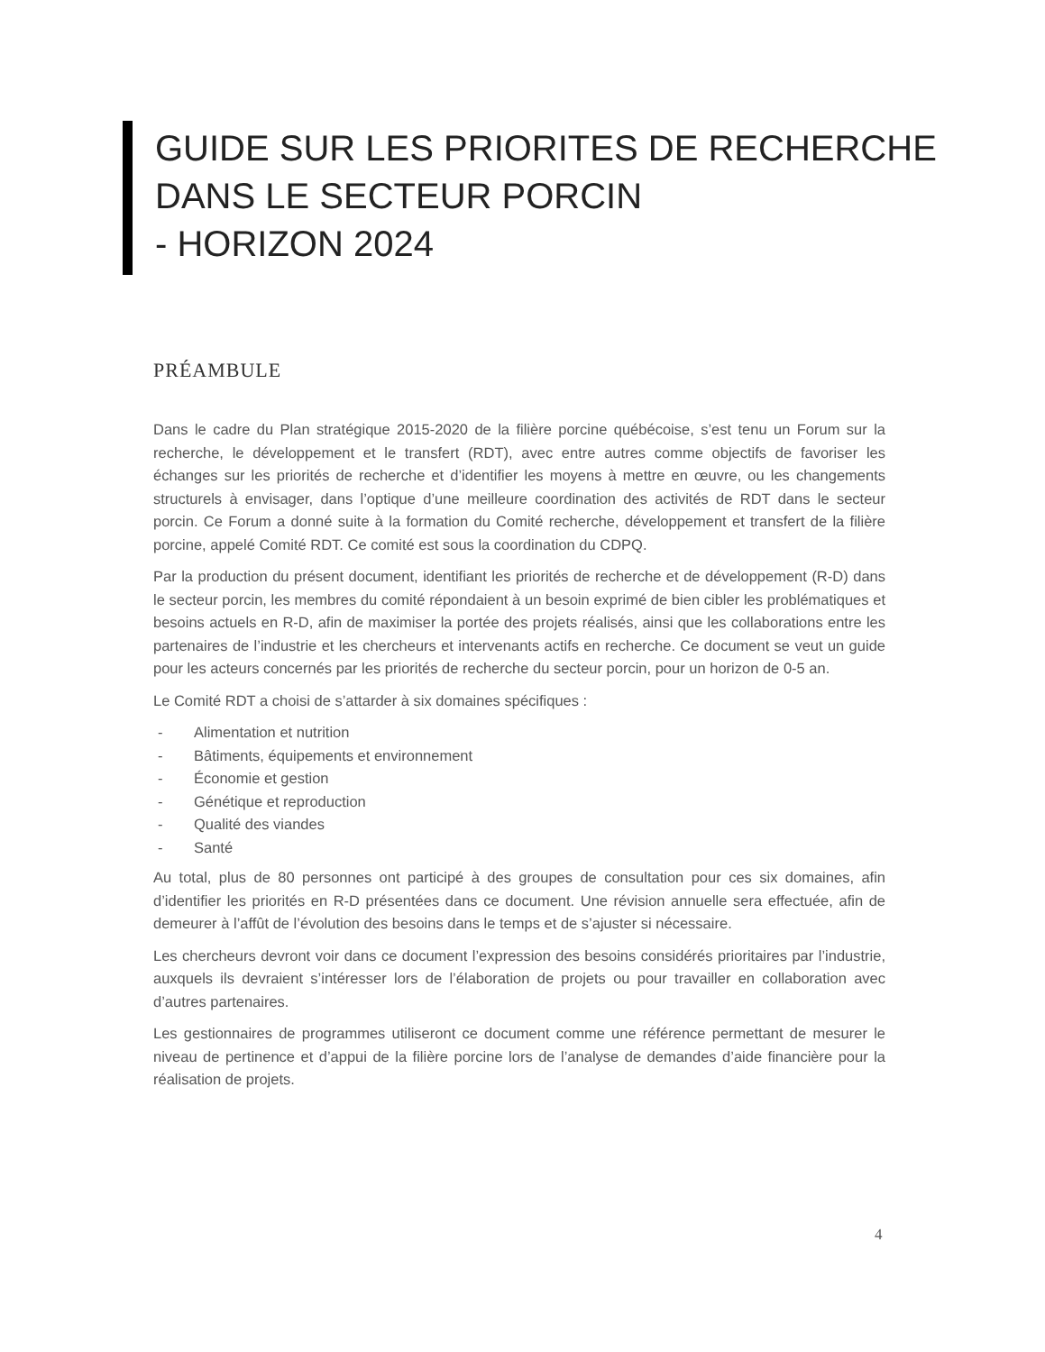GUIDE SUR LES PRIORITES DE RECHERCHE
DANS LE SECTEUR PORCIN
- HORIZON 2024
PRÉAMBULE
Dans le cadre du Plan stratégique 2015-2020 de la filière porcine québécoise, s’est tenu un Forum sur la recherche, le développement et le transfert (RDT), avec entre autres comme objectifs de favoriser les échanges sur les priorités de recherche et d’identifier les moyens à mettre en œuvre, ou les changements structurels à envisager, dans l’optique d’une meilleure coordination des activités de RDT dans le secteur porcin. Ce Forum a donné suite à la formation du Comité recherche, développement et transfert de la filière porcine, appelé Comité RDT. Ce comité est sous la coordination du CDPQ.
Par la production du présent document, identifiant les priorités de recherche et de développement (R-D) dans le secteur porcin, les membres du comité répondaient à un besoin exprimé de bien cibler les problématiques et besoins actuels en R-D, afin de maximiser la portée des projets réalisés, ainsi que les collaborations entre les partenaires de l’industrie et les chercheurs et intervenants actifs en recherche. Ce document se veut un guide pour les acteurs concernés par les priorités de recherche du secteur porcin, pour un horizon de 0-5 an.
Le Comité RDT a choisi de s’attarder à six domaines spécifiques :
- Alimentation et nutrition
- Bâtiments, équipements et environnement
- Économie et gestion
- Génétique et reproduction
- Qualité des viandes
- Santé
Au total, plus de 80 personnes ont participé à des groupes de consultation pour ces six domaines, afin d’identifier les priorités en R-D présentées dans ce document. Une révision annuelle sera effectuée, afin de demeurer à l’affût de l’évolution des besoins dans le temps et de s’ajuster si nécessaire.
Les chercheurs devront voir dans ce document l’expression des besoins considérés prioritaires par l’industrie, auxquels ils devraient s’intéresser lors de l’élaboration de projets ou pour travailler en collaboration avec d’autres partenaires.
Les gestionnaires de programmes utiliseront ce document comme une référence permettant de mesurer le niveau de pertinence et d’appui de la filière porcine lors de l’analyse de demandes d’aide financière pour la réalisation de projets.
4